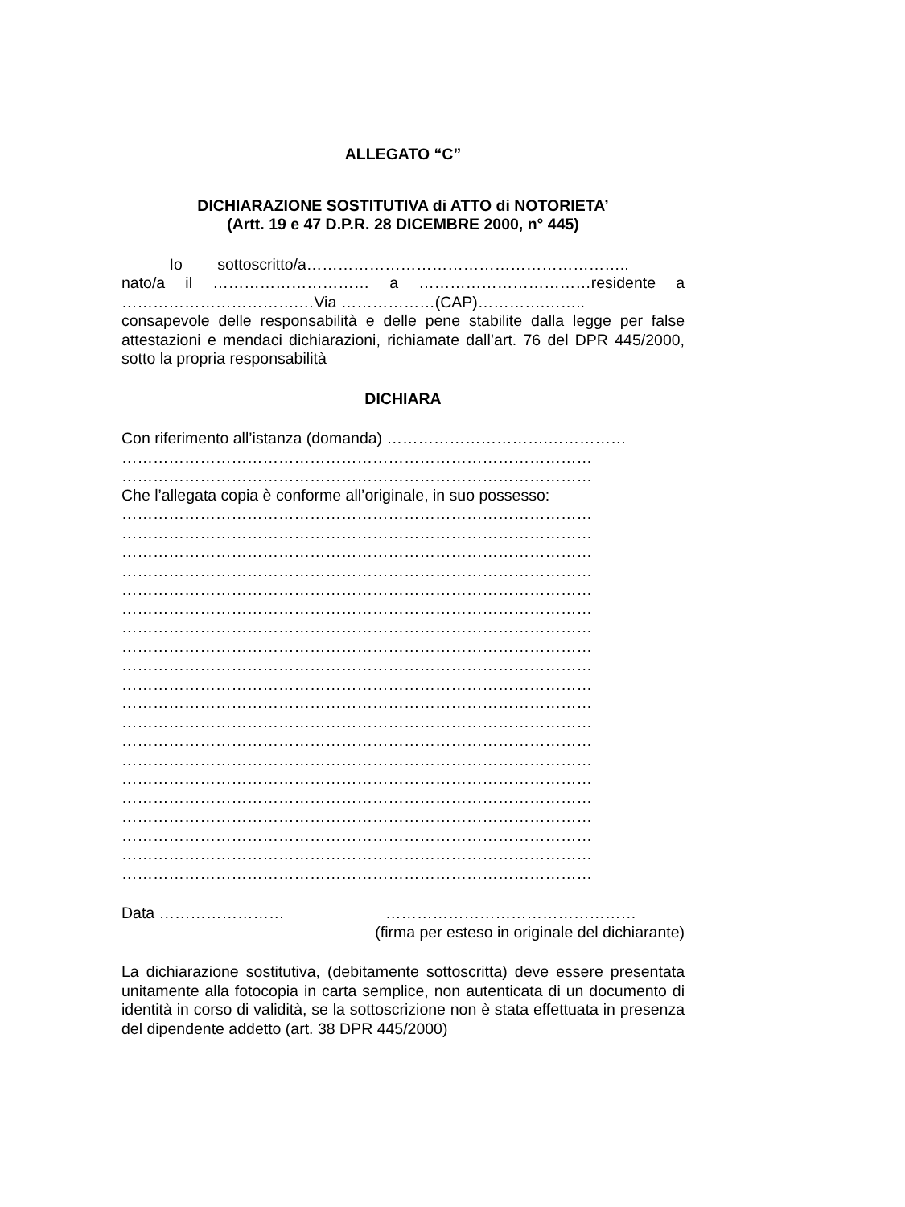ALLEGATO “C”
DICHIARAZIONE SOSTITUTIVA di ATTO di NOTORIETA’
(Artt. 19 e 47 D.P.R. 28 DICEMBRE 2000, n° 445)
Io sottoscritto/a……………………………………………………..
nato/a il ………………………… a ……………………………residente a
…………………………….…Via ………………(CAP)………….……..
consapevole delle responsabilità e delle pene stabilite dalla legge per false attestazioni e mendaci dichiarazioni, richiamate dall’art. 76 del DPR 445/2000, sotto la propria responsabilità
DICHIARA
Con riferimento all’istanza (domanda) ………………………….……………
………………………………………………………………………………
………………………………………………………………………………
Che l’allegata copia è conforme all’originale, in suo possesso:
………………………………………………………………………………
………………………………………………………………………………
………………………………………………………………………………
………………………………………………………………………………
………………………………………………………………………………
………………………………………………………………………………
………………………………………………………………………………
………………………………………………………………………………
………………………………………………………………………………
………………………………………………………………………………
………………………………………………………………………………
………………………………………………………………………………
………………………………………………………………………………
………………………………………………………………………………
………………………………………………………………………………
………………………………………………………………………………
………………………………………………………………………………
………………………………………………………………………………
………………………………………………………………………………
………………………………………………………………………………
Data …………………… …………………………………………
(firma per esteso in originale del dichiarante)
La dichiarazione sostitutiva, (debitamente sottoscritta) deve essere presentata unitamente alla fotocopia in carta semplice, non autenticata di un documento di identità in corso di validità, se la sottoscrizione non è stata effettuata in presenza del dipendente addetto (art. 38 DPR 445/2000)